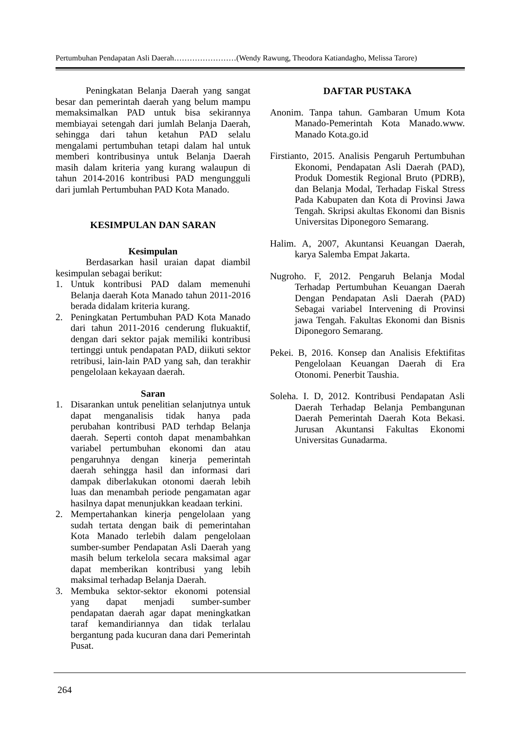Pertumbuhan Pendapatan Asli Daerah……………………(Wendy Rawung, Theodora Katiandagho, Melissa Tarore)
Peningkatan Belanja Daerah yang sangat besar dan pemerintah daerah yang belum mampu memaksimalkan PAD untuk bisa sekirannya membiayai setengah dari jumlah Belanja Daerah, sehingga dari tahun ketahun PAD selalu mengalami pertumbuhan tetapi dalam hal untuk memberi kontribusinya untuk Belanja Daerah masih dalam kriteria yang kurang walaupun di tahun 2014-2016 kontribusi PAD mengungguli dari jumlah Pertumbuhan PAD Kota Manado.
KESIMPULAN DAN SARAN
Kesimpulan
Berdasarkan hasil uraian dapat diambil kesimpulan sebagai berikut:
1. Untuk kontribusi PAD dalam memenuhi Belanja daerah Kota Manado tahun 2011-2016 berada didalam kriteria kurang.
2. Peningkatan Pertumbuhan PAD Kota Manado dari tahun 2011-2016 cenderung flukuaktif, dengan dari sektor pajak memiliki kontribusi tertinggi untuk pendapatan PAD, diikuti sektor retribusi, lain-lain PAD yang sah, dan terakhir pengelolaan kekayaan daerah.
Saran
1. Disarankan untuk penelitian selanjutnya untuk dapat menganalisis tidak hanya pada perubahan kontribusi PAD terhdap Belanja daerah. Seperti contoh dapat menambahkan variabel pertumbuhan ekonomi dan atau pengaruhnya dengan kinerja pemerintah daerah sehingga hasil dan informasi dari dampak diberlakukan otonomi daerah lebih luas dan menambah periode pengamatan agar hasilnya dapat menunjukkan keadaan terkini.
2. Mempertahankan kinerja pengelolaan yang sudah tertata dengan baik di pemerintahan Kota Manado terlebih dalam pengelolaan sumber-sumber Pendapatan Asli Daerah yang masih belum terkelola secara maksimal agar dapat memberikan kontribusi yang lebih maksimal terhadap Belanja Daerah.
3. Membuka sektor-sektor ekonomi potensial yang dapat menjadi sumber-sumber pendapatan daerah agar dapat meningkatkan taraf kemandiriannya dan tidak terlalau bergantung pada kucuran dana dari Pemerintah Pusat.
DAFTAR PUSTAKA
Anonim. Tanpa tahun. Gambaran Umum Kota Manado-Pemerintah Kota Manado.www. Manado Kota.go.id
Firstianto, 2015. Analisis Pengaruh Pertumbuhan Ekonomi, Pendapatan Asli Daerah (PAD), Produk Domestik Regional Bruto (PDRB), dan Belanja Modal, Terhadap Fiskal Stress Pada Kabupaten dan Kota di Provinsi Jawa Tengah. Skripsi akultas Ekonomi dan Bisnis Universitas Diponegoro Semarang.
Halim. A, 2007, Akuntansi Keuangan Daerah, karya Salemba Empat Jakarta.
Nugroho. F, 2012. Pengaruh Belanja Modal Terhadap Pertumbuhan Keuangan Daerah Dengan Pendapatan Asli Daerah (PAD) Sebagai variabel Intervening di Provinsi jawa Tengah. Fakultas Ekonomi dan Bisnis Diponegoro Semarang.
Pekei. B, 2016. Konsep dan Analisis Efektifitas Pengelolaan Keuangan Daerah di Era Otonomi. Penerbit Taushia.
Soleha. I. D, 2012. Kontribusi Pendapatan Asli Daerah Terhadap Belanja Pembangunan Daerah Pemerintah Daerah Kota Bekasi. Jurusan Akuntansi Fakultas Ekonomi Universitas Gunadarma.
264